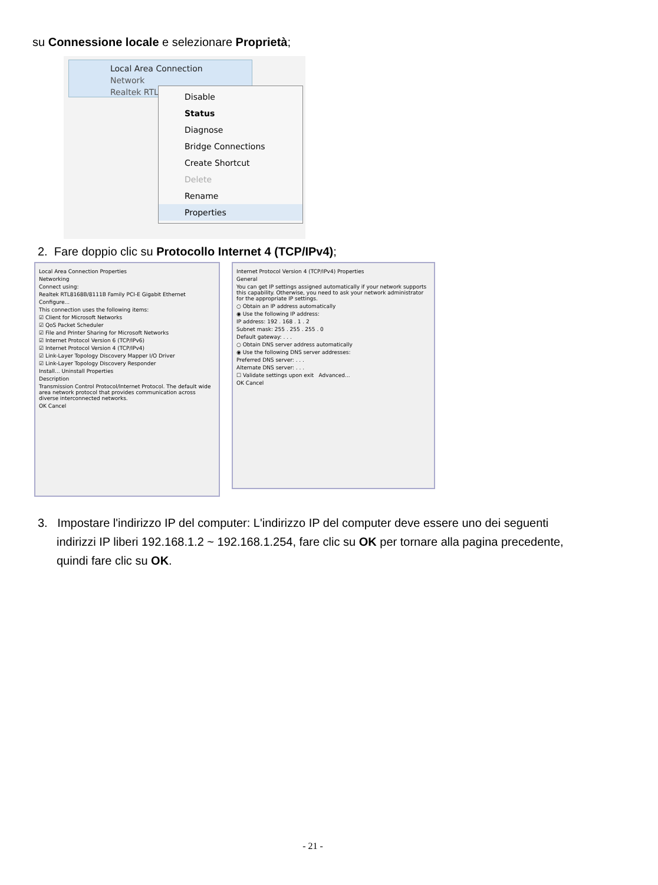su Connessione locale e selezionare Proprietà;
Local Area Connection
Network
Realtek RTL8
Disable
Status
Diagnose
Bridge Connections
Create Shortcut
Delete
Rename
Properties
2. Fare doppio clic su Protocollo Internet 4 (TCP/IPv4);
Local Area Connection Properties
Networking
Connect using:
Realtek RTL8168B/8111B Family PCI-E Gigabit Ethernet
Configure...
This connection uses the following items:
☑ Client for Microsoft Networks
☑ QoS Packet Scheduler
☑ File and Printer Sharing for Microsoft Networks
☑ Internet Protocol Version 6 (TCP/IPv6)
☑ Internet Protocol Version 4 (TCP/IPv4)
☑ Link-Layer Topology Discovery Mapper I/O Driver
☑ Link-Layer Topology Discovery Responder
Install... Uninstall Properties
Description
Transmission Control Protocol/Internet Protocol. The default wide area network protocol that provides communication across diverse interconnected networks.
OK Cancel
Internet Protocol Version 4 (TCP/IPv4) Properties
General
You can get IP settings assigned automatically if your network supports this capability. Otherwise, you need to ask your network administrator for the appropriate IP settings.
○ Obtain an IP address automatically
◉ Use the following IP address:
IP address: 192 . 168 . 1 . 2
Subnet mask: 255 . 255 . 255 . 0
Default gateway: . . .
○ Obtain DNS server address automatically
◉ Use the following DNS server addresses:
Preferred DNS server: . . .
Alternate DNS server: . . .
☐ Validate settings upon exit Advanced...
OK Cancel
3. Impostare l'indirizzo IP del computer: L'indirizzo IP del computer deve essere uno dei seguenti indirizzi IP liberi 192.168.1.2 ~ 192.168.1.254, fare clic su OK per tornare alla pagina precedente, quindi fare clic su OK.
- 21 -